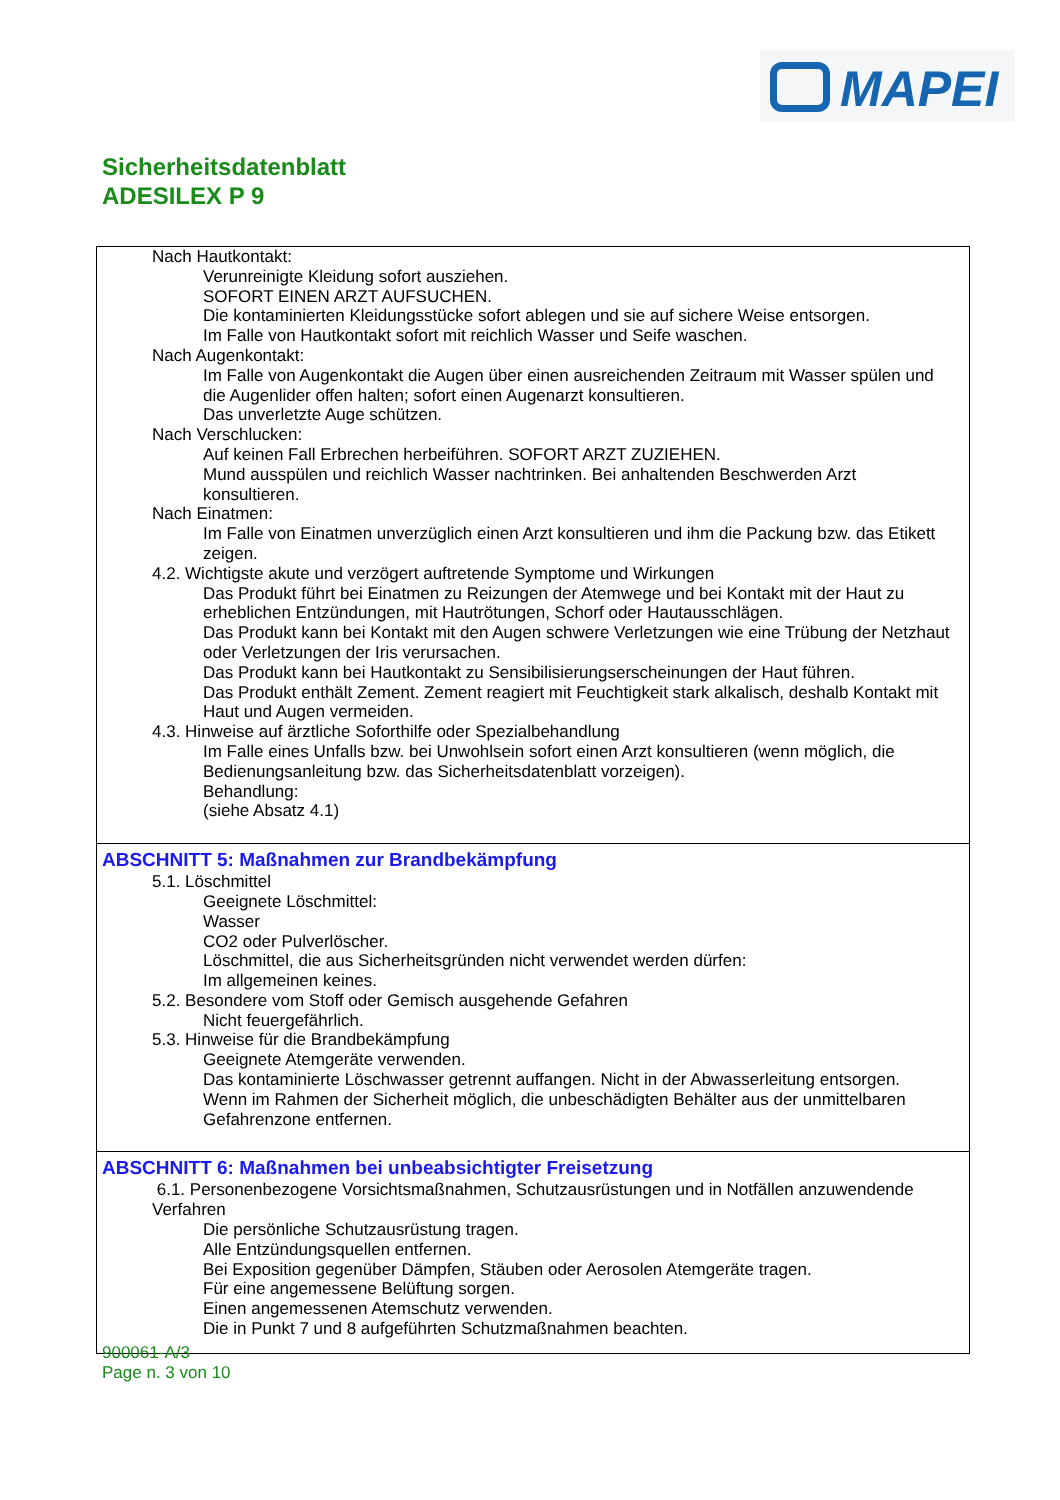MAPEI
Sicherheitsdatenblatt
ADESILEX P 9
Nach Hautkontakt:
Verunreinigte Kleidung sofort ausziehen.
SOFORT EINEN ARZT AUFSUCHEN.
Die kontaminierten Kleidungsstücke sofort ablegen und sie auf sichere Weise entsorgen.
Im Falle von Hautkontakt sofort mit reichlich Wasser und Seife waschen.
Nach Augenkontakt:
Im Falle von Augenkontakt die Augen über einen ausreichenden Zeitraum mit Wasser spülen und die Augenlider offen halten; sofort einen Augenarzt konsultieren.
Das unverletzte Auge schützen.
Nach Verschlucken:
Auf keinen Fall Erbrechen herbeiführen. SOFORT ARZT ZUZIEHEN.
Mund ausspülen und reichlich Wasser nachtrinken. Bei anhaltenden Beschwerden Arzt konsultieren.
Nach Einatmen:
Im Falle von Einatmen unverzüglich einen Arzt konsultieren und ihm die Packung bzw. das Etikett zeigen.
4.2. Wichtigste akute und verzögert auftretende Symptome und Wirkungen
Das Produkt führt bei Einatmen zu Reizungen der Atemwege und bei Kontakt mit der Haut zu erheblichen Entzündungen, mit Hautrötungen, Schorf oder Hautausschlägen.
Das Produkt kann bei Kontakt mit den Augen schwere Verletzungen wie eine Trübung der Netzhaut oder Verletzungen der Iris verursachen.
Das Produkt kann bei Hautkontakt zu Sensibilisierungserscheinungen der Haut führen.
Das Produkt enthält Zement. Zement reagiert mit Feuchtigkeit stark alkalisch, deshalb Kontakt mit Haut und Augen vermeiden.
4.3. Hinweise auf ärztliche Soforthilfe oder Spezialbehandlung
Im Falle eines Unfalls bzw. bei Unwohlsein sofort einen Arzt konsultieren (wenn möglich, die Bedienungsanleitung bzw. das Sicherheitsdatenblatt vorzeigen).
Behandlung:
(siehe Absatz 4.1)
ABSCHNITT 5: Maßnahmen zur Brandbekämpfung
5.1. Löschmittel
Geeignete Löschmittel:
Wasser
CO2 oder Pulverlöscher.
Löschmittel, die aus Sicherheitsgründen nicht verwendet werden dürfen:
Im allgemeinen keines.
5.2. Besondere vom Stoff oder Gemisch ausgehende Gefahren
Nicht feuergefährlich.
5.3. Hinweise für die Brandbekämpfung
Geeignete Atemgeräte verwenden.
Das kontaminierte Löschwasser getrennt auffangen. Nicht in der Abwasserleitung entsorgen.
Wenn im Rahmen der Sicherheit möglich, die unbeschädigten Behälter aus der unmittelbaren Gefahrenzone entfernen.
ABSCHNITT 6: Maßnahmen bei unbeabsichtigter Freisetzung
6.1. Personenbezogene Vorsichtsmaßnahmen, Schutzausrüstungen und in Notfällen anzuwendende Verfahren
Die persönliche Schutzausrüstung tragen.
Alle Entzündungsquellen entfernen.
Bei Exposition gegenüber Dämpfen, Stäuben oder Aerosolen Atemgeräte tragen.
Für eine angemessene Belüftung sorgen.
Einen angemessenen Atemschutz verwenden.
Die in Punkt 7 und 8 aufgeführten Schutzmaßnahmen beachten.
900061-A/3
Page n. 3 von 10